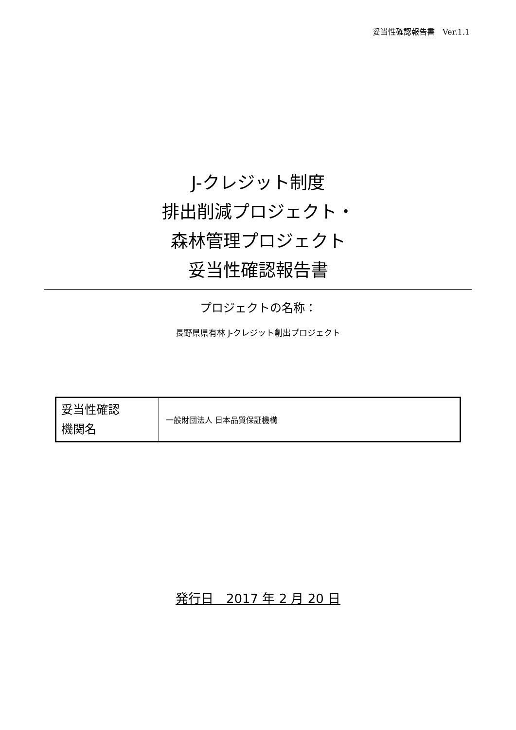妥当性確認報告書　Ver.1.1
J-クレジット制度
排出削減プロジェクト・
森林管理プロジェクト
妥当性確認報告書
プロジェクトの名称：
長野県県有林 J-クレジット創出プロジェクト
| 妥当性確認 機関名 | 一般財団法人 日本品質保証機構 |
発行日　2017 年 2 月 20 日